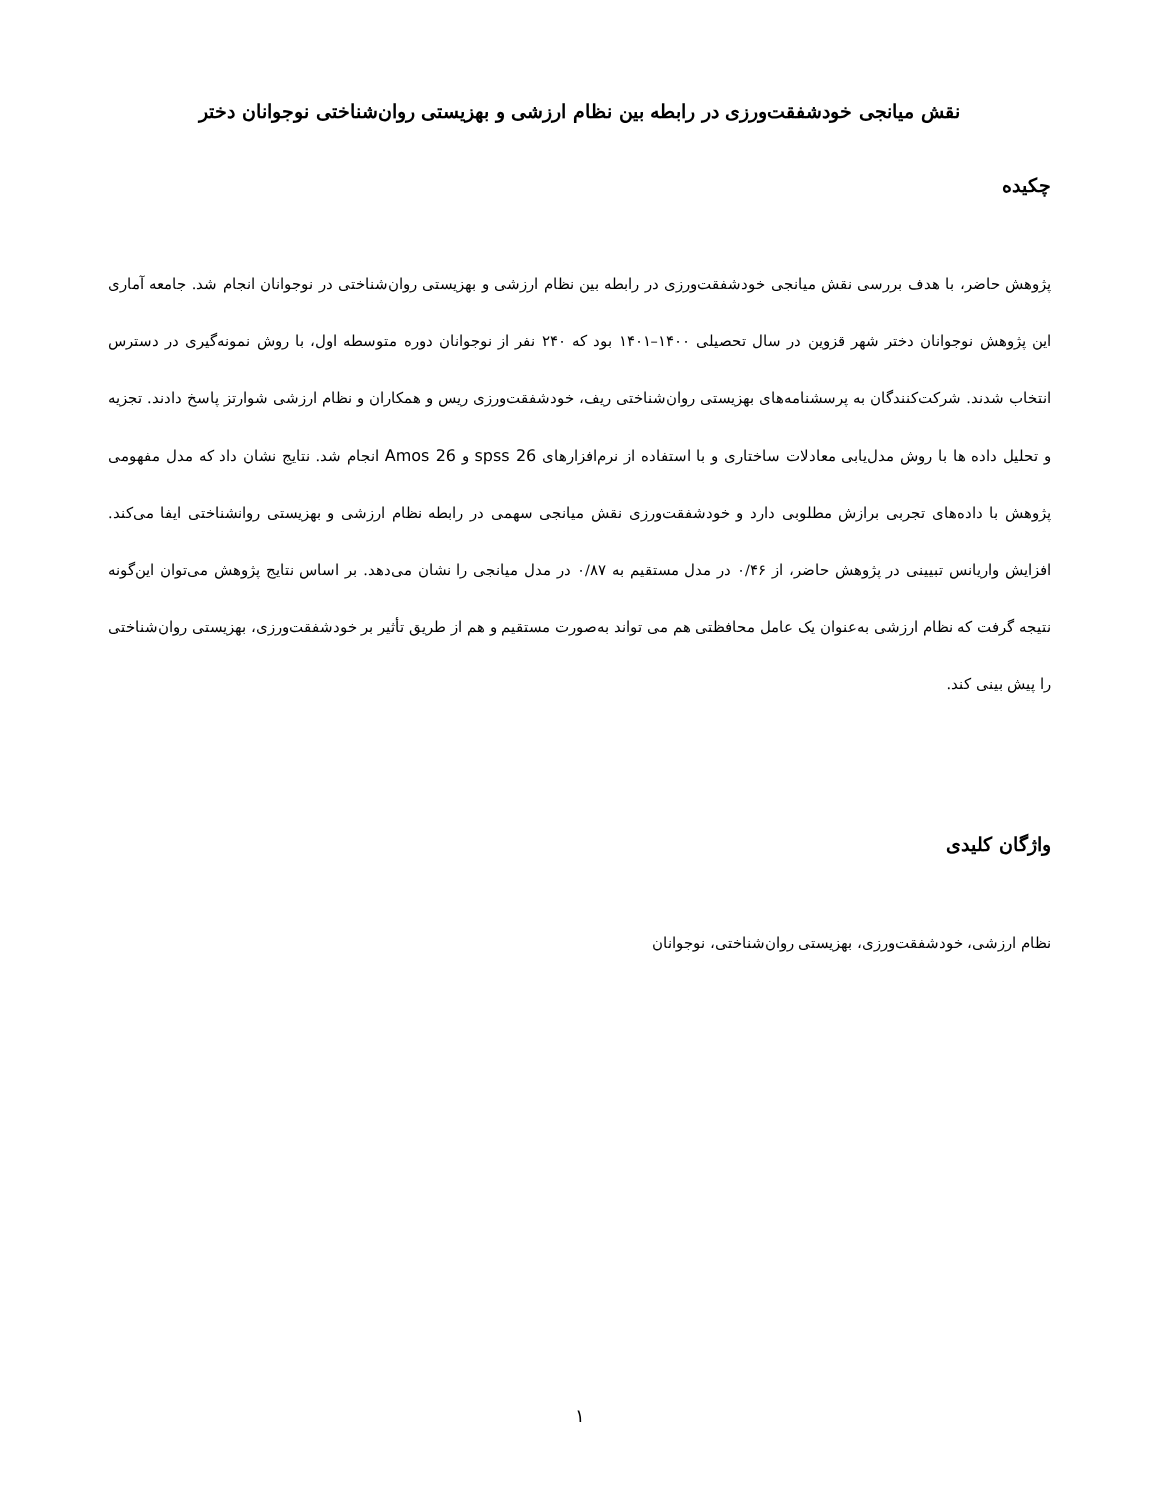نقش میانجی خودشفقت‌ورزی در رابطه بین نظام ارزشی و بهزیستی روان‌شناختی نوجوانان دختر
چکیده
پژوهش حاضر، با هدف بررسی نقش میانجی خودشفقت‌ورزی در رابطه بین نظام ارزشی و بهزیستی روان‌شناختی در نوجوانان انجام شد. جامعه آماری این پژوهش نوجوانان دختر شهر قزوین در سال تحصیلی ۱۴۰۰–۱۴۰۱ بود که ۲۴۰ نفر از نوجوانان دوره متوسطه اول، با روش نمونه‌گیری در دسترس انتخاب شدند. شرکت‌کنندگان به پرسشنامه‌های بهزیستی روان‌شناختی ریف، خودشفقت‌ورزی ریس و همکاران و نظام ارزشی شوارتز پاسخ دادند. تجزیه و تحلیل داده ها با روش مدل‌یابی معادلات ساختاری و با استفاده از نرم‌افزارهای spss 26 و Amos 26 انجام شد. نتایج نشان داد که مدل مفهومی پژوهش با داده‌های تجربی برازش مطلوبی دارد و خودشفقت‌ورزی نقش میانجی سهمی در رابطه نظام ارزشی و بهزیستی روانشناختی ایفا می‌کند. افزایش واریانس تبیینی در پژوهش حاضر، از ۰/۴۶ در مدل مستقیم به ۰/۸۷ در مدل میانجی را نشان می‌دهد. بر اساس نتایج پژوهش می‌توان این‌گونه نتیجه گرفت که نظام ارزشی به‌عنوان یک عامل محافظتی هم می تواند به‌صورت مستقیم و هم از طریق تأثیر بر خودشفقت‌ورزی، بهزیستی روان‌شناختی را پیش بینی کند.
واژگان کلیدی
نظام ارزشی، خودشفقت‌ورزی، بهزیستی روان‌شناختی، نوجوانان
۱